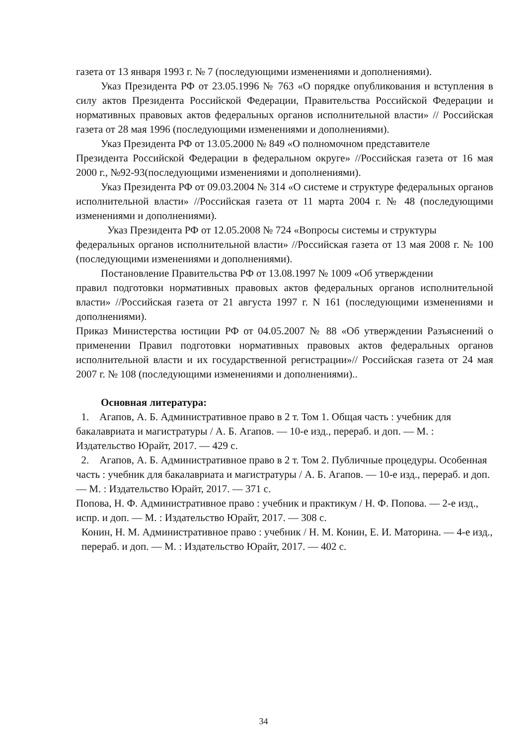газета от 13 января 1993 г. № 7 (последующими изменениями и дополнениями).
Указ Президента РФ от 23.05.1996 № 763 «О порядке опубликования и вступления в силу актов Президента Российской Федерации, Правительства Российской Федерации и нормативных правовых актов федеральных органов исполнительной власти» // Российская газета от 28 мая 1996 (последующими изменениями и дополнениями).
Указ Президента РФ от 13.05.2000 № 849 «О полномочном представителе
Президента Российской Федерации в федеральном округе» //Российская газета от 16 мая 2000 г., №92-93(последующими изменениями и дополнениями).
Указ Президента РФ от 09.03.2004 № 314 «О системе и структуре федеральных органов исполнительной власти» //Российская газета от 11 марта 2004 г. № 48 (последующими изменениями и дополнениями).
Указ Президента РФ от 12.05.2008 № 724 «Вопросы системы и структуры
федеральных органов исполнительной власти» //Российская газета от 13 мая 2008 г. № 100 (последующими изменениями и дополнениями).
Постановление Правительства РФ от 13.08.1997 № 1009 «Об утверждении
правил подготовки нормативных правовых актов федеральных органов исполнительной власти» //Российская газета от 21 августа 1997 г. N 161 (последующими изменениями и дополнениями).
Приказ Министерства юстиции РФ от 04.05.2007 № 88 «Об утверждении Разъяснений о применении Правил подготовки нормативных правовых актов федеральных органов исполнительной власти и их государственной регистрации»// Российская газета от 24 мая 2007 г. № 108 (последующими изменениями и дополнениями)..
Основная литература:
1. Агапов, А. Б. Административное право в 2 т. Том 1. Общая часть : учебник для бакалавриата и магистратуры / А. Б. Агапов. — 10-е изд., перераб. и доп. — М. : Издательство Юрайт, 2017. — 429 с.
2. Агапов, А. Б. Административное право в 2 т. Том 2. Публичные процедуры. Особенная часть : учебник для бакалавриата и магистратуры / А. Б. Агапов. — 10-е изд., перераб. и доп. — М. : Издательство Юрайт, 2017. — 371 с.
Попова, Н. Ф. Административное право : учебник и практикум / Н. Ф. Попова. — 2-е изд., испр. и доп. — М. : Издательство Юрайт, 2017. — 308 с.
Конин, Н. М. Административное право : учебник / Н. М. Конин, Е. И. Маторина. — 4-е изд., перераб. и доп. — М. : Издательство Юрайт, 2017. — 402 с.
34